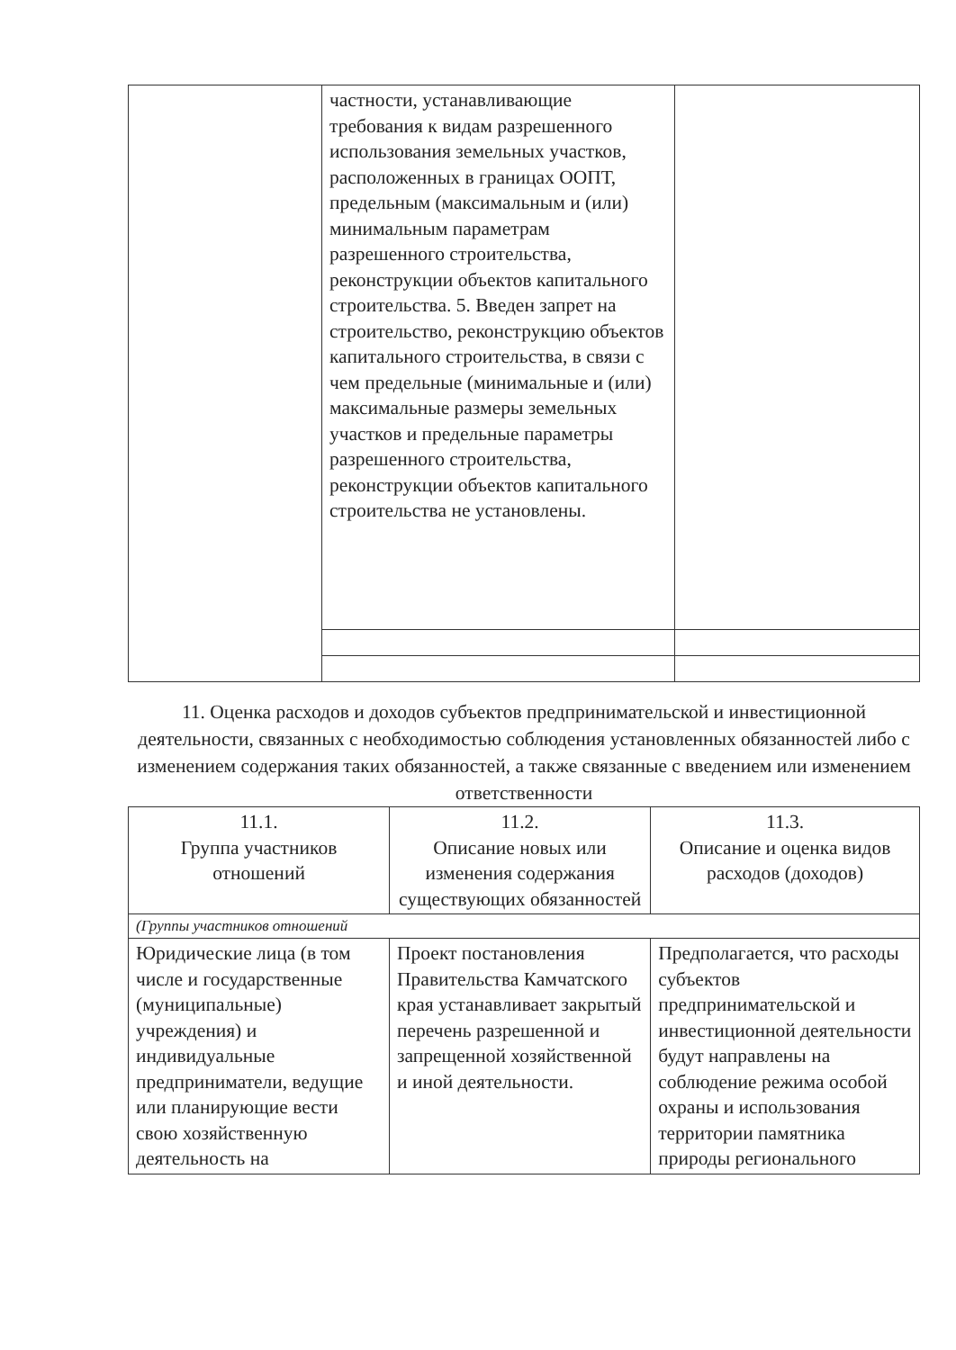| | частности, устанавливающие требования к видам разрешенного использования земельных участков, расположенных в границах ООПТ, предельным (максимальным и (или) минимальным параметрам разрешенного строительства, реконструкции объектов капитального строительства. 5. Введен запрет на строительство, реконструкцию объектов капитального строительства, в связи с чем предельные (минимальные и (или) максимальные размеры земельных участков и предельные параметры разрешенного строительства, реконструкции объектов капитального строительства не установлены. | |
11. Оценка расходов и доходов субъектов предпринимательской и инвестиционной деятельности, связанных с необходимостью соблюдения установленных обязанностей либо с изменением содержания таких обязанностей, а также связанные с введением или изменением ответственности
| 11.1. Группа участников отношений | 11.2. Описание новых или изменения содержания существующих обязанностей | 11.3. Описание и оценка видов расходов (доходов) |
| --- | --- | --- |
| (Группы участников отношений | | |
| Юридические лица (в том числе и государственные (муниципальные) учреждения) и индивидуальные предприниматели, ведущие или планирующие вести свою хозяйственную деятельность на | Проект постановления Правительства Камчатского края устанавливает закрытый перечень разрешенной и запрещенной хозяйственной и иной деятельности. | Предполагается, что расходы субъектов предпринимательской и инвестиционной деятельности будут направлены на соблюдение режима особой охраны и использования территории памятника природы регионального |